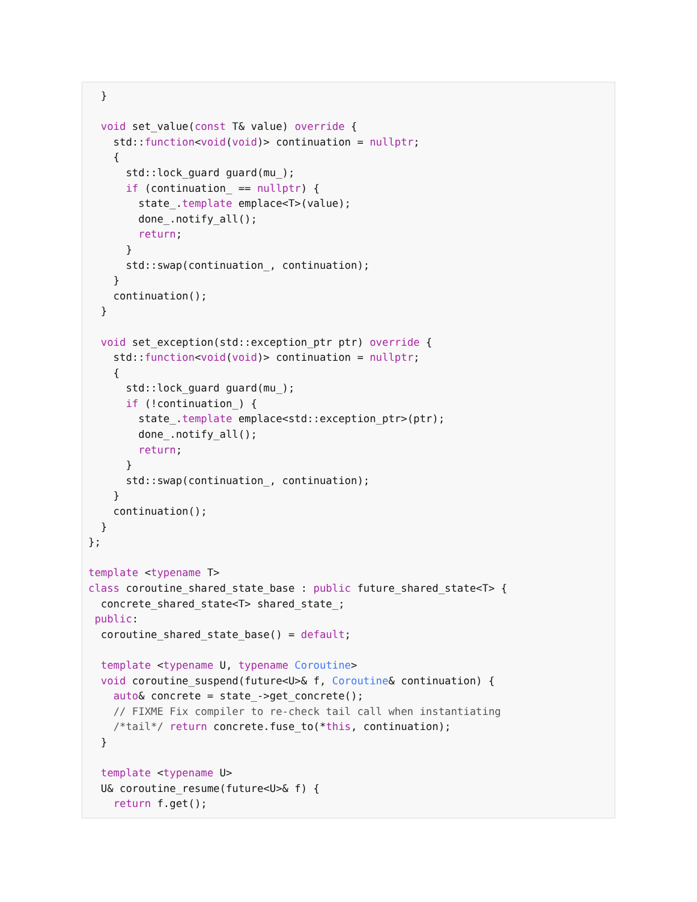}

  void set_value(const T& value) override {
    std::function<void(void)> continuation = nullptr;
    {
      std::lock_guard guard(mu_);
      if (continuation_ == nullptr) {
        state_.template emplace<T>(value);
        done_.notify_all();
        return;
      }
      std::swap(continuation_, continuation);
    }
    continuation();
  }

  void set_exception(std::exception_ptr ptr) override {
    std::function<void(void)> continuation = nullptr;
    {
      std::lock_guard guard(mu_);
      if (!continuation_) {
        state_.template emplace<std::exception_ptr>(ptr);
        done_.notify_all();
        return;
      }
      std::swap(continuation_, continuation);
    }
    continuation();
  }
};

template <typename T>
class coroutine_shared_state_base : public future_shared_state<T> {
  concrete_shared_state<T> shared_state_;
 public:
  coroutine_shared_state_base() = default;

  template <typename U, typename Coroutine>
  void coroutine_suspend(future<U>& f, Coroutine& continuation) {
    auto& concrete = state_->get_concrete();
    // FIXME Fix compiler to re-check tail call when instantiating
    /*tail*/ return concrete.fuse_to(*this, continuation);
  }

  template <typename U>
  U& coroutine_resume(future<U>& f) {
    return f.get();